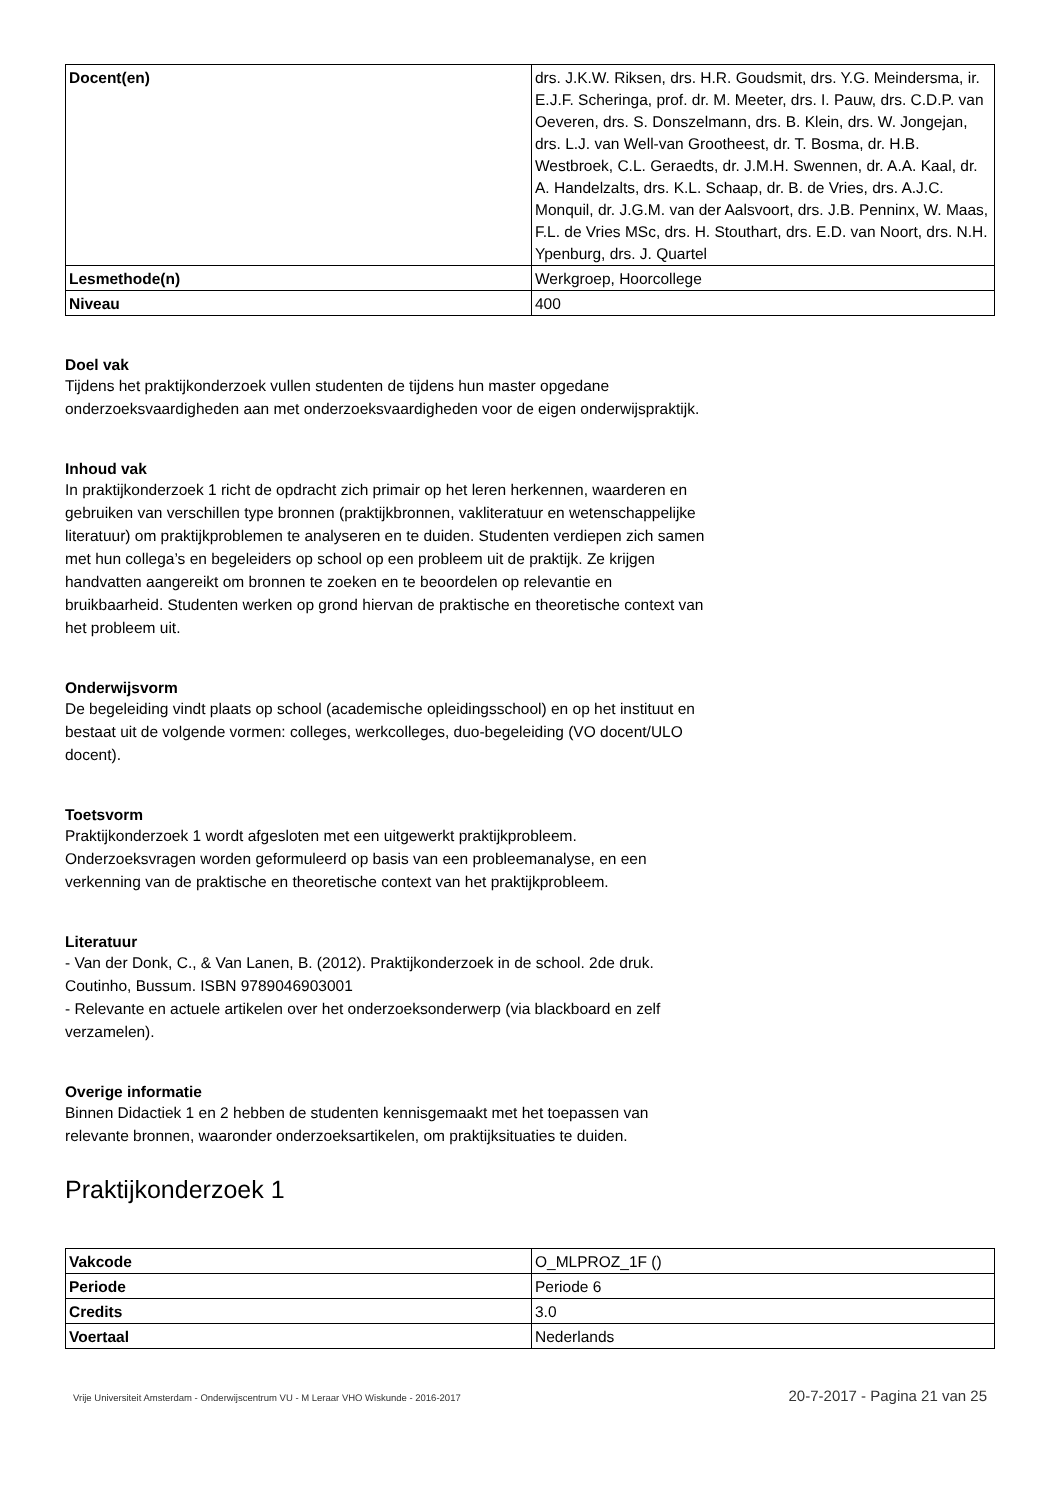| Docent(en) | drs. J.K.W. Riksen, drs. H.R. Goudsmit, drs. Y.G. Meindersma, ir. E.J.F. Scheringa, prof. dr. M. Meeter, drs. I. Pauw, drs. C.D.P. van Oeveren, drs. S. Donszelmann, drs. B. Klein, drs. W. Jongejan, drs. L.J. van Well-van Grootheest, dr. T. Bosma, dr. H.B. Westbroek, C.L. Geraedts, dr. J.M.H. Swennen, dr. A.A. Kaal, dr. A. Handelzalts, drs. K.L. Schaap, dr. B. de Vries, drs. A.J.C. Monquil, dr. J.G.M. van der Aalsvoort, drs. J.B. Penninx, W. Maas, F.L. de Vries MSc, drs. H. Stouthart, drs. E.D. van Noort, drs. N.H. Ypenburg, drs. J. Quartel |
| Lesmethode(n) | Werkgroep, Hoorcollege |
| Niveau | 400 |
Doel vak
Tijdens het praktijkonderzoek vullen studenten de tijdens hun master opgedane onderzoeksvaardigheden aan met onderzoeksvaardigheden voor de eigen onderwijspraktijk.
Inhoud vak
In praktijkonderzoek 1 richt de opdracht zich primair op het leren herkennen, waarderen en gebruiken van verschillen type bronnen (praktijkbronnen, vakliteratuur en wetenschappelijke literatuur) om praktijkproblemen te analyseren en te duiden. Studenten verdiepen zich samen met hun collega’s en begeleiders op school op een probleem uit de praktijk. Ze krijgen handvatten aangereikt om bronnen te zoeken en te beoordelen op relevantie en bruikbaarheid. Studenten werken op grond hiervan de praktische en theoretische context van het probleem uit.
Onderwijsvorm
De begeleiding vindt plaats op school (academische opleidingsschool) en op het instituut en bestaat uit de volgende vormen: colleges, werkcolleges, duo-begeleiding (VO docent/ULO docent).
Toetsvorm
Praktijkonderzoek 1 wordt afgesloten met een uitgewerkt praktijkprobleem. Onderzoeksvragen worden geformuleerd op basis van een probleemanalyse, en een verkenning van de praktische en theoretische context van het praktijkprobleem.
Literatuur
- Van der Donk, C., & Van Lanen, B. (2012). Praktijkonderzoek in de school. 2de druk. Coutinho, Bussum. ISBN 9789046903001
- Relevante en actuele artikelen over het onderzoeksonderwerp (via blackboard en zelf verzamelen).
Overige informatie
Binnen Didactiek 1 en 2 hebben de studenten kennisgemaakt met het toepassen van relevante bronnen, waaronder onderzoeksartikelen, om praktijksituaties te duiden.
Praktijkonderzoek 1
| Vakcode | O_MLPROZ_1F () |
| Periode | Periode 6 |
| Credits | 3.0 |
| Voertaal | Nederlands |
Vrije Universiteit Amsterdam - Onderwijscentrum VU - M Leraar VHO Wiskunde - 2016-2017 20-7-2017 - Pagina 21 van 25